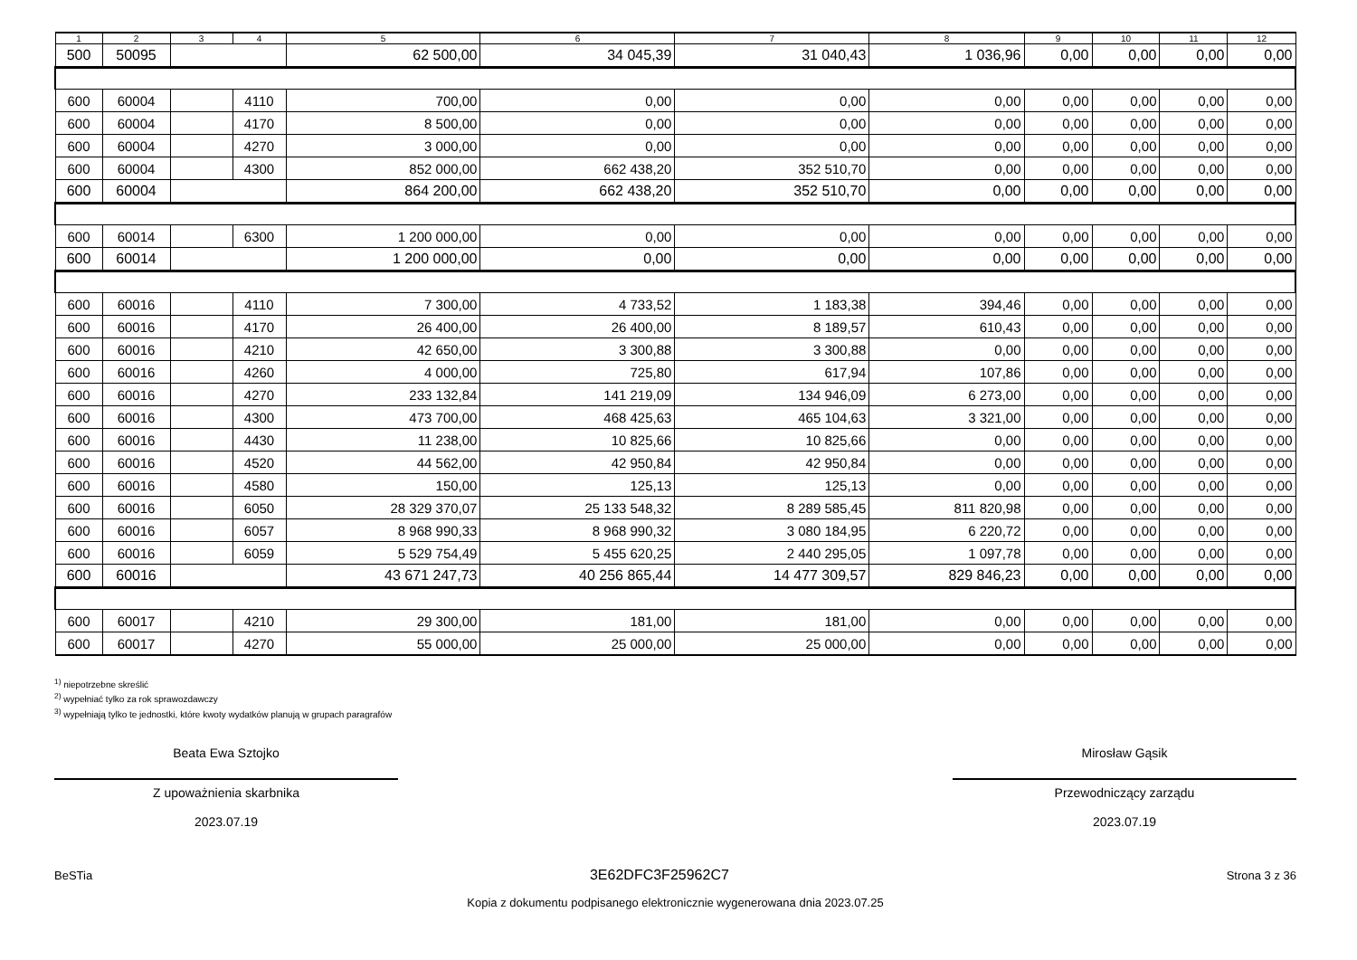| 1 | 2 | 3 | 4 | 5 | 6 | 7 | 8 | 9 | 10 | 11 | 12 |
| --- | --- | --- | --- | --- | --- | --- | --- | --- | --- | --- | --- |
| 500 | 50095 | | | 62 500,00 | 34 045,39 | 31 040,43 | 1 036,96 | 0,00 | 0,00 | 0,00 | 0,00 |
| 600 | 60004 | | 4110 | 700,00 | 0,00 | 0,00 | 0,00 | 0,00 | 0,00 | 0,00 | 0,00 |
| 600 | 60004 | | 4170 | 8 500,00 | 0,00 | 0,00 | 0,00 | 0,00 | 0,00 | 0,00 | 0,00 |
| 600 | 60004 | | 4270 | 3 000,00 | 0,00 | 0,00 | 0,00 | 0,00 | 0,00 | 0,00 | 0,00 |
| 600 | 60004 | | 4300 | 852 000,00 | 662 438,20 | 352 510,70 | 0,00 | 0,00 | 0,00 | 0,00 | 0,00 |
| 600 | 60004 | | | 864 200,00 | 662 438,20 | 352 510,70 | 0,00 | 0,00 | 0,00 | 0,00 | 0,00 |
| 600 | 60014 | | 6300 | 1 200 000,00 | 0,00 | 0,00 | 0,00 | 0,00 | 0,00 | 0,00 | 0,00 |
| 600 | 60014 | | | 1 200 000,00 | 0,00 | 0,00 | 0,00 | 0,00 | 0,00 | 0,00 | 0,00 |
| 600 | 60016 | | 4110 | 7 300,00 | 4 733,52 | 1 183,38 | 394,46 | 0,00 | 0,00 | 0,00 | 0,00 |
| 600 | 60016 | | 4170 | 26 400,00 | 26 400,00 | 8 189,57 | 610,43 | 0,00 | 0,00 | 0,00 | 0,00 |
| 600 | 60016 | | 4210 | 42 650,00 | 3 300,88 | 3 300,88 | 0,00 | 0,00 | 0,00 | 0,00 | 0,00 |
| 600 | 60016 | | 4260 | 4 000,00 | 725,80 | 617,94 | 107,86 | 0,00 | 0,00 | 0,00 | 0,00 |
| 600 | 60016 | | 4270 | 233 132,84 | 141 219,09 | 134 946,09 | 6 273,00 | 0,00 | 0,00 | 0,00 | 0,00 |
| 600 | 60016 | | 4300 | 473 700,00 | 468 425,63 | 465 104,63 | 3 321,00 | 0,00 | 0,00 | 0,00 | 0,00 |
| 600 | 60016 | | 4430 | 11 238,00 | 10 825,66 | 10 825,66 | 0,00 | 0,00 | 0,00 | 0,00 | 0,00 |
| 600 | 60016 | | 4520 | 44 562,00 | 42 950,84 | 42 950,84 | 0,00 | 0,00 | 0,00 | 0,00 | 0,00 |
| 600 | 60016 | | 4580 | 150,00 | 125,13 | 125,13 | 0,00 | 0,00 | 0,00 | 0,00 | 0,00 |
| 600 | 60016 | | 6050 | 28 329 370,07 | 25 133 548,32 | 8 289 585,45 | 811 820,98 | 0,00 | 0,00 | 0,00 | 0,00 |
| 600 | 60016 | | 6057 | 8 968 990,33 | 8 968 990,32 | 3 080 184,95 | 6 220,72 | 0,00 | 0,00 | 0,00 | 0,00 |
| 600 | 60016 | | 6059 | 5 529 754,49 | 5 455 620,25 | 2 440 295,05 | 1 097,78 | 0,00 | 0,00 | 0,00 | 0,00 |
| 600 | 60016 | | | 43 671 247,73 | 40 256 865,44 | 14 477 309,57 | 829 846,23 | 0,00 | 0,00 | 0,00 | 0,00 |
| 600 | 60017 | | 4210 | 29 300,00 | 181,00 | 181,00 | 0,00 | 0,00 | 0,00 | 0,00 | 0,00 |
| 600 | 60017 | | 4270 | 55 000,00 | 25 000,00 | 25 000,00 | 0,00 | 0,00 | 0,00 | 0,00 | 0,00 |
<sup>1)</sup> niepotrzebne skreślić
<sup>2)</sup> wypełniać tylko za rok sprawozdawczy
<sup>3)</sup> wypełniają tylko te jednostki, które kwoty wydatków planują w grupach paragrafów
Beata Ewa Sztojko
Z upoważnienia skarbnika
2023.07.19
Mirosław Gąsik
Przewodniczący zarządu
2023.07.19
BeSTia 3E62DFC3F25962C7 Strona 3 z 36
Kopia z dokumentu podpisanego elektronicznie wygenerowana dnia 2023.07.25